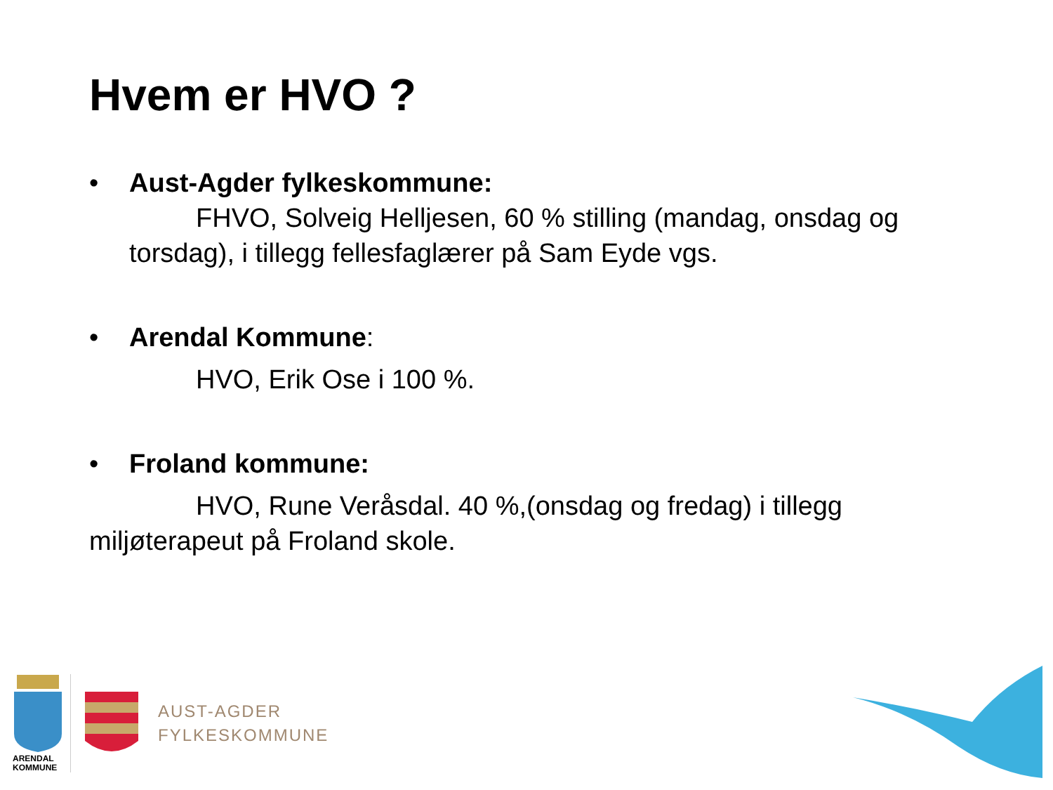Hvem er HVO ?
• Aust-Agder fylkeskommune:
FHVO, Solveig Helljesen, 60 % stilling (mandag, onsdag og torsdag), i tillegg fellesfaglærer på Sam Eyde vgs.
• Arendal Kommune:
HVO, Erik Ose i 100 %.
• Froland kommune:
HVO, Rune Veråsdal. 40 %,(onsdag og fredag) i tillegg miljøterapeut på Froland skole.
ARENDAL
KOMMUNE
AUST-AGDER
FYLKESKOMMUNE